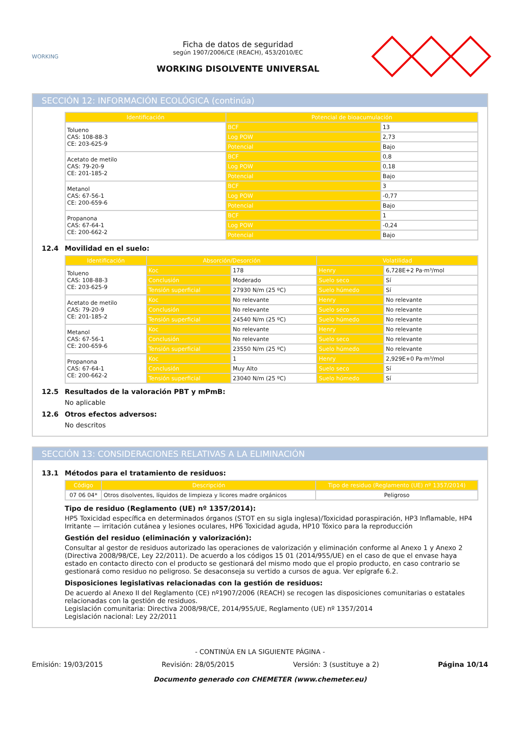WORKING
Ficha de datos de seguridad
según 1907/2006/CE (REACH), 453/2010/EC
WORKING DISOLVENTE UNIVERSAL
SECCIÓN 12: INFORMACIÓN ECOLÓGICA (continúa)
| Identificación | Potencial de bioacumulación | |
| --- | --- | --- |
| Tolueno CAS: 108-88-3 CE: 203-625-9 | BCF | 13 |
| | Log POW | 2,73 |
| | Potencial | Bajo |
| Acetato de metilo CAS: 79-20-9 CE: 201-185-2 | BCF | 0,8 |
| | Log POW | 0,18 |
| | Potencial | Bajo |
| Metanol CAS: 67-56-1 CE: 200-659-6 | BCF | 3 |
| | Log POW | -0,77 |
| | Potencial | Bajo |
| Propanona CAS: 67-64-1 CE: 200-662-2 | BCF | 1 |
| | Log POW | -0,24 |
| | Potencial | Bajo |
12.4 Movilidad en el suelo:
| Identificación | Absorción/Desorción | | Volatilidad | |
| --- | --- | --- | --- | --- |
| Tolueno CAS: 108-88-3 CE: 203-625-9 | Koc | 178 | Henry | 6,728E+2 Pa·m³/mol |
| | Conclusión | Moderado | Suelo seco | Sí |
| | Tensión superficial | 27930 N/m (25 ºC) | Suelo húmedo | Sí |
| Acetato de metilo CAS: 79-20-9 CE: 201-185-2 | Koc | No relevante | Henry | No relevante |
| | Conclusión | No relevante | Suelo seco | No relevante |
| | Tensión superficial | 24540 N/m (25 ºC) | Suelo húmedo | No relevante |
| Metanol CAS: 67-56-1 CE: 200-659-6 | Koc | No relevante | Henry | No relevante |
| | Conclusión | No relevante | Suelo seco | No relevante |
| | Tensión superficial | 23550 N/m (25 ºC) | Suelo húmedo | No relevante |
| Propanona CAS: 67-64-1 CE: 200-662-2 | Koc | 1 | Henry | 2,929E+0 Pa·m³/mol |
| | Conclusión | Muy Alto | Suelo seco | Sí |
| | Tensión superficial | 23040 N/m (25 ºC) | Suelo húmedo | Sí |
12.5 Resultados de la valoración PBT y mPmB:
No aplicable
12.6 Otros efectos adversos:
No descritos
SECCIÓN 13: CONSIDERACIONES RELATIVAS A LA ELIMINACIÓN
13.1 Métodos para el tratamiento de residuos:
| Código | Descripción | Tipo de residuo (Reglamento (UE) nº 1357/2014) |
| --- | --- | --- |
| 07 06 04* | Otros disolventes, líquidos de limpieza y licores madre orgánicos | Peligroso |
Tipo de residuo (Reglamento (UE) nº 1357/2014):
HP5 Toxicidad específica en determinados órganos (STOT en su sigla inglesa)/Toxicidad poraspiración, HP3 Inflamable, HP4 Irritante — irritación cutánea y lesiones oculares, HP6 Toxicidad aguda, HP10 Tóxico para la reproducción
Gestión del residuo (eliminación y valorización):
Consultar al gestor de residuos autorizado las operaciones de valorización y eliminación conforme al Anexo 1 y Anexo 2 (Directiva 2008/98/CE, Ley 22/2011). De acuerdo a los códigos 15 01 (2014/955/UE) en el caso de que el envase haya estado en contacto directo con el producto se gestionará del mismo modo que el propio producto, en caso contrario se gestionará como residuo no peligroso. Se desaconseja su vertido a cursos de agua. Ver epígrafe 6.2.
Disposiciones legislativas relacionadas con la gestión de residuos:
De acuerdo al Anexo II del Reglamento (CE) nº1907/2006 (REACH) se recogen las disposiciones comunitarias o estatales relacionadas con la gestión de residuos.
Legislación comunitaria: Directiva 2008/98/CE, 2014/955/UE, Reglamento (UE) nº 1357/2014
Legislación nacional: Ley 22/2011
- CONTINÚA EN LA SIGUIENTE PÁGINA -
Emisión: 19/03/2015 Revisión: 28/05/2015 Versión: 3 (sustituye a 2) Página 10/14
Documento generado con CHEMETER (www.chemeter.eu)